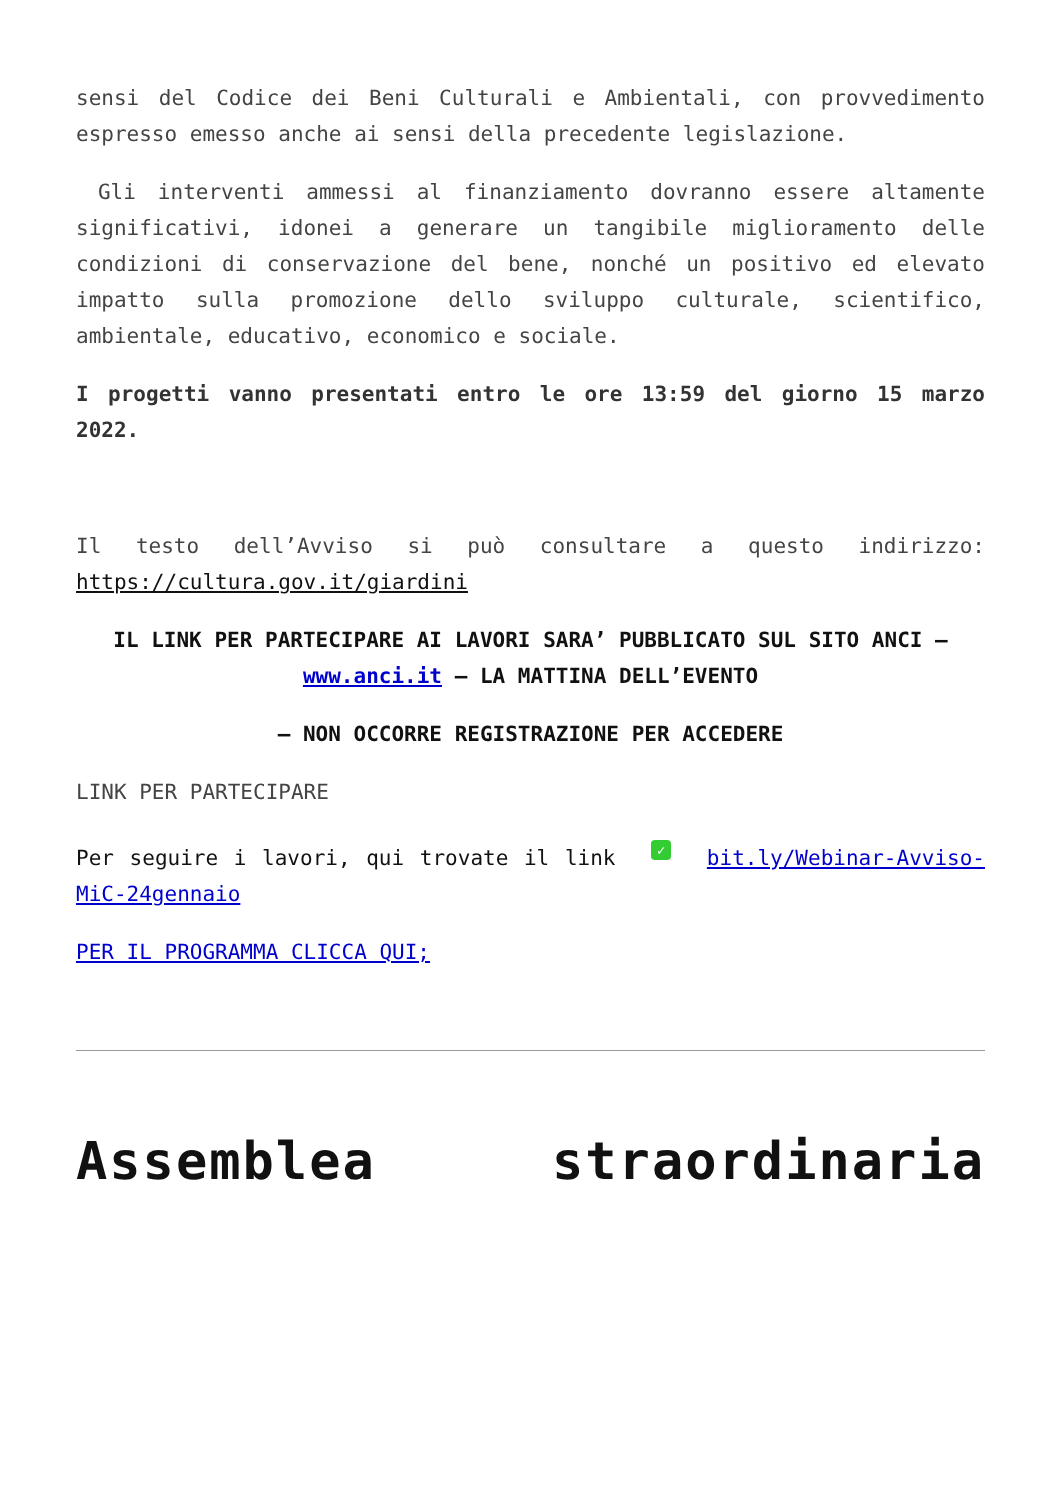sensi del Codice dei Beni Culturali e Ambientali, con provvedimento espresso emesso anche ai sensi della precedente legislazione.
Gli interventi ammessi al finanziamento dovranno essere altamente significativi, idonei a generare un tangibile miglioramento delle condizioni di conservazione del bene, nonché un positivo ed elevato impatto sulla promozione dello sviluppo culturale, scientifico, ambientale, educativo, economico e sociale.
I progetti vanno presentati entro le ore 13:59 del giorno 15 marzo 2022.
Il testo dell’Avviso si può consultare a questo indirizzo: https://cultura.gov.it/giardini
IL LINK PER PARTECIPARE AI LAVORI SARA’ PUBBLICATO SUL SITO ANCI – www.anci.it – LA MATTINA DELL’EVENTO
– NON OCCORRE REGISTRAZIONE PER ACCEDERE
LINK PER PARTECIPARE
Per seguire i lavori, qui trovate il link ✓ bit.ly/Webinar-Avviso-MiC-24gennaio
PER IL PROGRAMMA CLICCA QUI;
Assemblea straordinaria